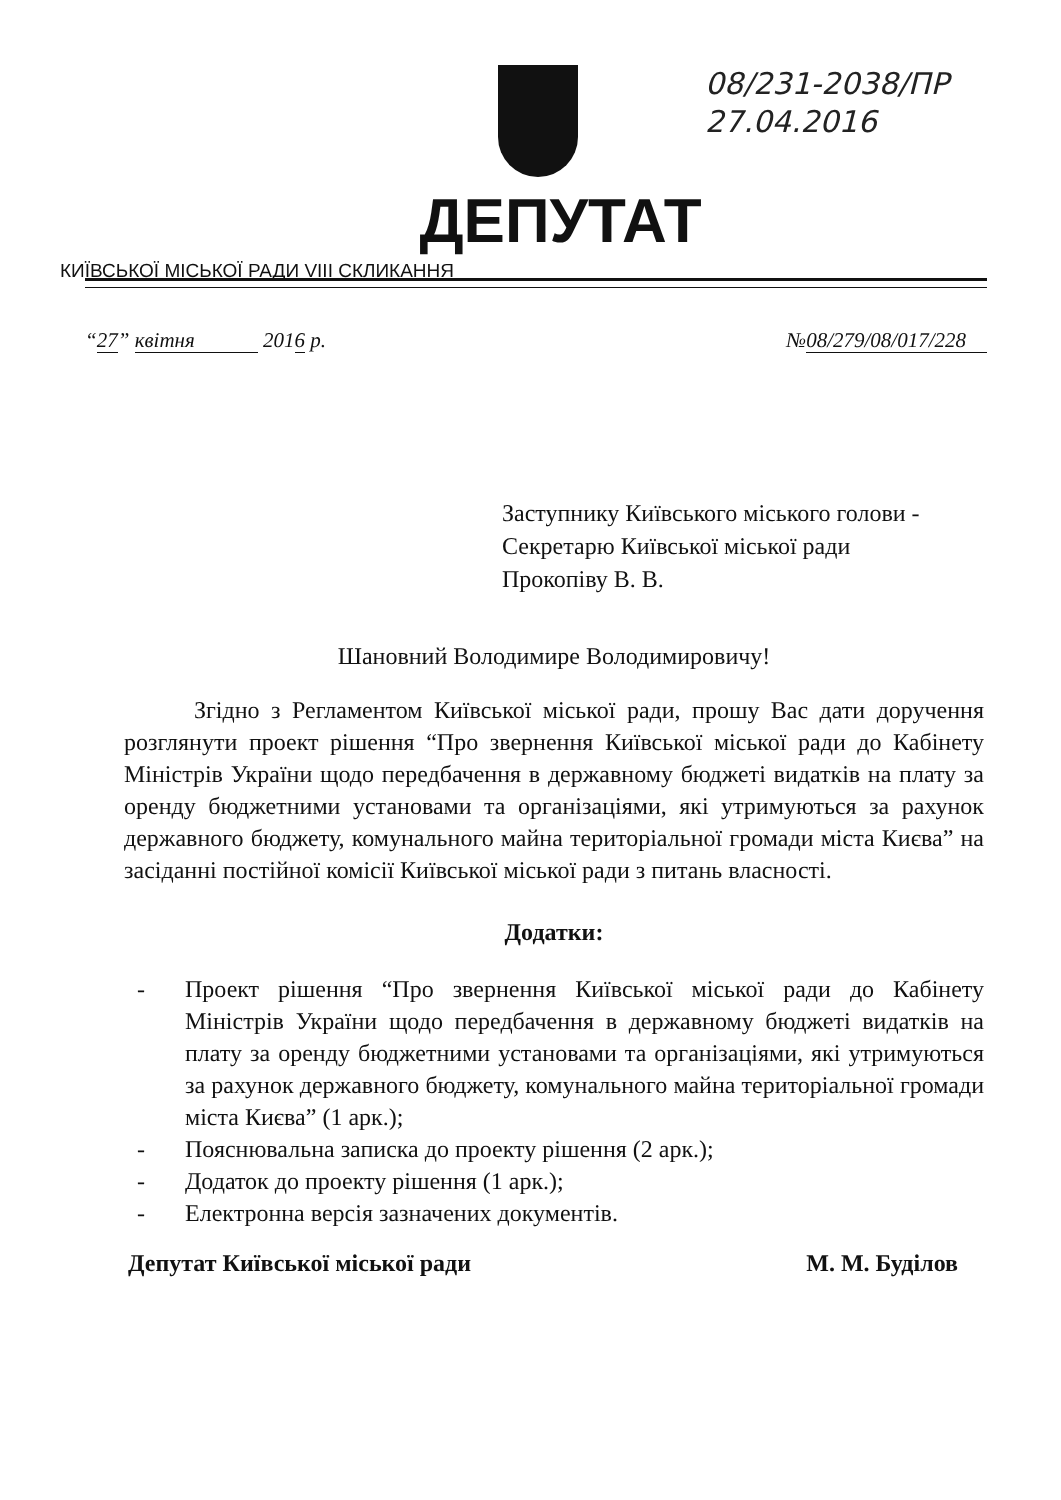08/231-2038/ПР
27.04.2016
ДЕПУТАТ
КИЇВСЬКОЇ МІСЬКОЇ РАДИ VIII СКЛИКАННЯ
“27” квітня 2016 р.
№08/279/08/017/228
Заступнику Київського міського голови -
Секретарю Київської міської ради
Прокопіву В. В.
Шановний Володимире Володимировичу!
Згідно з Регламентом Київської міської ради, прошу Вас дати доручення розглянути проект рішення “Про звернення Київської міської ради до Кабінету Міністрів України щодо передбачення в державному бюджеті видатків на плату за оренду бюджетними установами та організаціями, які утримуються за рахунок державного бюджету, комунального майна територіальної громади міста Києва” на засіданні постійної комісії Київської міської ради з питань власності.
Додатки:
- Проект рішення “Про звернення Київської міської ради до Кабінету Міністрів України щодо передбачення в державному бюджеті видатків на плату за оренду бюджетними установами та організаціями, які утримуються за рахунок державного бюджету, комунального майна територіальної громади міста Києва” (1 арк.);
- Пояснювальна записка до проекту рішення (2 арк.);
- Додаток до проекту рішення (1 арк.);
- Електронна версія зазначених документів.
Депутат Київської міської ради М. М. Буділов